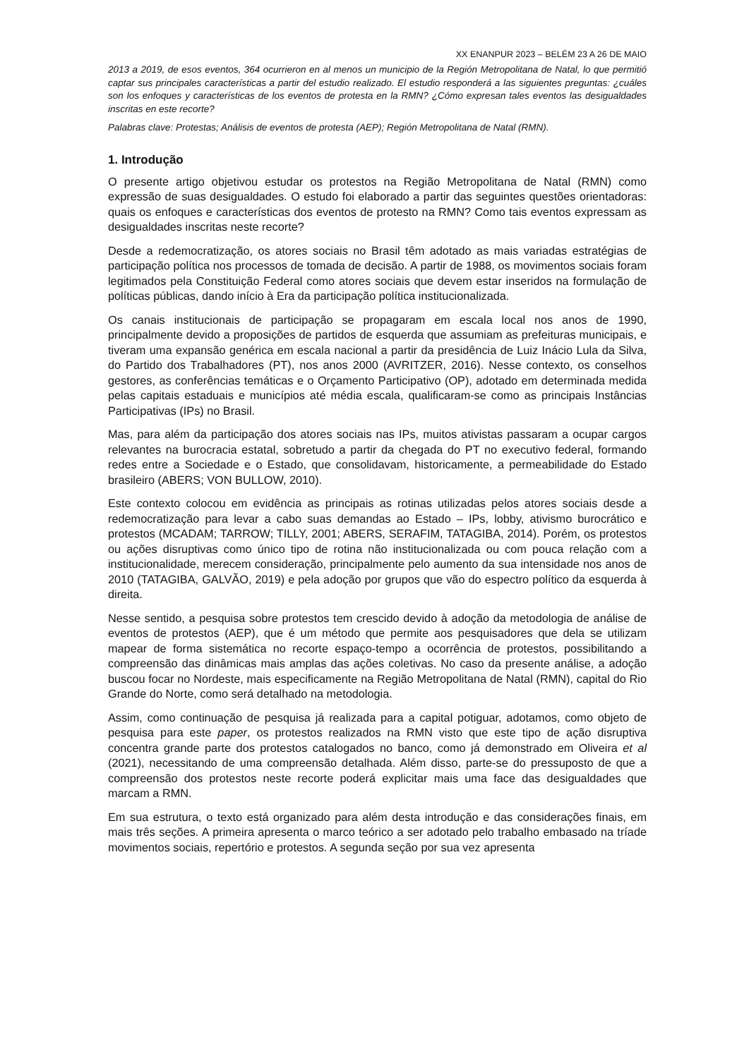XX ENANPUR 2023 – BELÉM 23 A 26 DE MAIO
2013 a 2019, de esos eventos, 364 ocurrieron en al menos un municipio de la Región Metropolitana de Natal, lo que permitió captar sus principales características a partir del estudio realizado. El estudio responderá a las siguientes preguntas: ¿cuáles son los enfoques y características de los eventos de protesta en la RMN? ¿Cómo expresan tales eventos las desigualdades inscritas en este recorte?
Palabras clave: Protestas; Análisis de eventos de protesta (AEP); Región Metropolitana de Natal (RMN).
1. Introdução
O presente artigo objetivou estudar os protestos na Região Metropolitana de Natal (RMN) como expressão de suas desigualdades. O estudo foi elaborado a partir das seguintes questões orientadoras: quais os enfoques e características dos eventos de protesto na RMN? Como tais eventos expressam as desigualdades inscritas neste recorte?
Desde a redemocratização, os atores sociais no Brasil têm adotado as mais variadas estratégias de participação política nos processos de tomada de decisão. A partir de 1988, os movimentos sociais foram legitimados pela Constituição Federal como atores sociais que devem estar inseridos na formulação de políticas públicas, dando início à Era da participação política institucionalizada.
Os canais institucionais de participação se propagaram em escala local nos anos de 1990, principalmente devido a proposições de partidos de esquerda que assumiam as prefeituras municipais, e tiveram uma expansão genérica em escala nacional a partir da presidência de Luiz Inácio Lula da Silva, do Partido dos Trabalhadores (PT), nos anos 2000 (AVRITZER, 2016). Nesse contexto, os conselhos gestores, as conferências temáticas e o Orçamento Participativo (OP), adotado em determinada medida pelas capitais estaduais e municípios até média escala, qualificaram-se como as principais Instâncias Participativas (IPs) no Brasil.
Mas, para além da participação dos atores sociais nas IPs, muitos ativistas passaram a ocupar cargos relevantes na burocracia estatal, sobretudo a partir da chegada do PT no executivo federal, formando redes entre a Sociedade e o Estado, que consolidavam, historicamente, a permeabilidade do Estado brasileiro (ABERS; VON BULLOW, 2010).
Este contexto colocou em evidência as principais as rotinas utilizadas pelos atores sociais desde a redemocratização para levar a cabo suas demandas ao Estado – IPs, lobby, ativismo burocrático e protestos (MCADAM; TARROW; TILLY, 2001; ABERS, SERAFIM, TATAGIBA, 2014). Porém, os protestos ou ações disruptivas como único tipo de rotina não institucionalizada ou com pouca relação com a institucionalidade, merecem consideração, principalmente pelo aumento da sua intensidade nos anos de 2010 (TATAGIBA, GALVÃO, 2019) e pela adoção por grupos que vão do espectro político da esquerda à direita.
Nesse sentido, a pesquisa sobre protestos tem crescido devido à adoção da metodologia de análise de eventos de protestos (AEP), que é um método que permite aos pesquisadores que dela se utilizam mapear de forma sistemática no recorte espaço-tempo a ocorrência de protestos, possibilitando a compreensão das dinâmicas mais amplas das ações coletivas. No caso da presente análise, a adoção buscou focar no Nordeste, mais especificamente na Região Metropolitana de Natal (RMN), capital do Rio Grande do Norte, como será detalhado na metodologia.
Assim, como continuação de pesquisa já realizada para a capital potiguar, adotamos, como objeto de pesquisa para este paper, os protestos realizados na RMN visto que este tipo de ação disruptiva concentra grande parte dos protestos catalogados no banco, como já demonstrado em Oliveira et al (2021), necessitando de uma compreensão detalhada. Além disso, parte-se do pressuposto de que a compreensão dos protestos neste recorte poderá explicitar mais uma face das desigualdades que marcam a RMN.
Em sua estrutura, o texto está organizado para além desta introdução e das considerações finais, em mais três seções. A primeira apresenta o marco teórico a ser adotado pelo trabalho embasado na tríade movimentos sociais, repertório e protestos. A segunda seção por sua vez apresenta